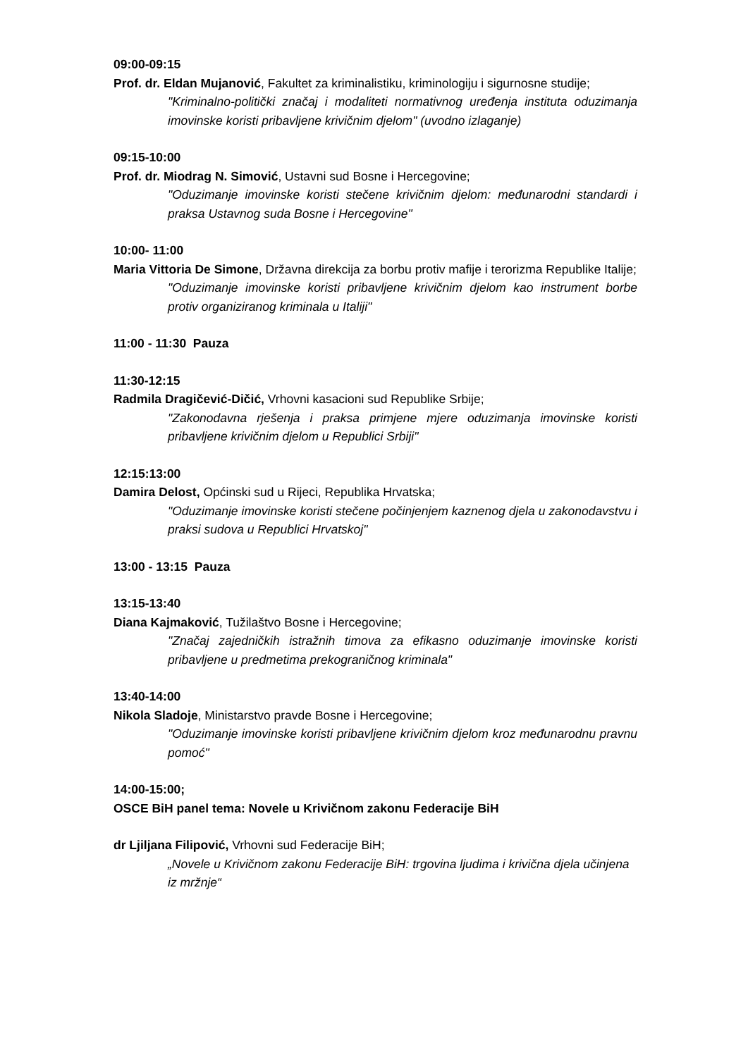09:00-09:15
Prof. dr. Eldan Mujanović, Fakultet za kriminalistiku, kriminologiju i sigurnosne studije;
"Kriminalno-politički značaj i modaliteti normativnog uređenja instituta oduzimanja imovinske koristi pribavljene krivičnim djelom" (uvodno izlaganje)
09:15-10:00
Prof. dr. Miodrag N. Simović, Ustavni sud Bosne i Hercegovine;
"Oduzimanje imovinske koristi stečene krivičnim djelom: međunarodni standardi i praksa Ustavnog suda Bosne i Hercegovine"
10:00- 11:00
Maria Vittoria De Simone, Državna direkcija za borbu protiv mafije i terorizma Republike Italije;
"Oduzimanje imovinske koristi pribavljene krivičnim djelom kao instrument borbe protiv organiziranog kriminala u Italiji"
11:00 - 11:30 Pauza
11:30-12:15
Radmila Dragičević-Dičić, Vrhovni kasacioni sud Republike Srbije;
"Zakonodavna rješenja i praksa primjene mjere oduzimanja imovinske koristi pribavljene krivičnim djelom u Republici Srbiji"
12:15:13:00
Damira Delost, Općinski sud u Rijeci, Republika Hrvatska;
"Oduzimanje imovinske koristi stečene počinjenjem kaznenog djela u zakonodavstvu i praksi sudova u Republici Hrvatskoj"
13:00 - 13:15 Pauza
13:15-13:40
Diana Kajmaković, Tužilaštvo Bosne i Hercegovine;
"Značaj zajedničkih istražnih timova za efikasno oduzimanje imovinske koristi pribavljene u predmetima prekograničnog kriminala"
13:40-14:00
Nikola Sladoje, Ministarstvo pravde Bosne i Hercegovine;
"Oduzimanje imovinske koristi pribavljene krivičnim djelom kroz međunarodnu pravnu pomoć"
14:00-15:00;
OSCE BiH panel tema: Novele u Krivičnom zakonu Federacije BiH
dr Ljiljana Filipović, Vrhovni sud Federacije BiH;
„Novele u Krivičnom zakonu Federacije BiH: trgovina ljudima i krivična djela učinjena iz mržnje“